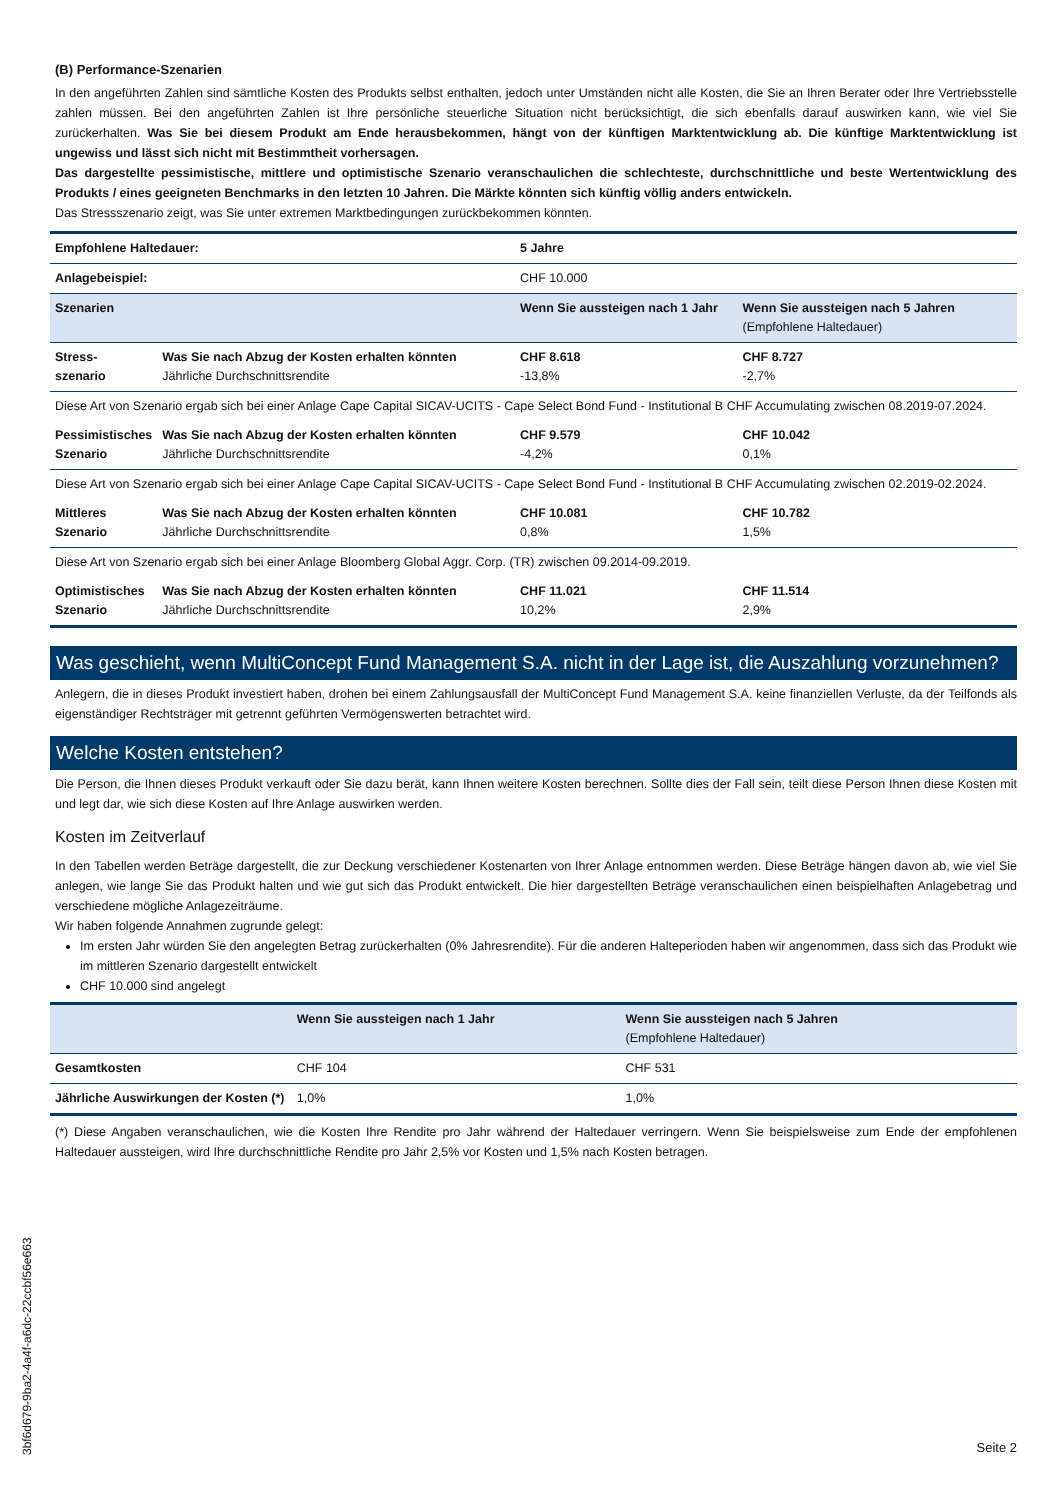(B) Performance-Szenarien
In den angeführten Zahlen sind sämtliche Kosten des Produkts selbst enthalten, jedoch unter Umständen nicht alle Kosten, die Sie an Ihren Berater oder Ihre Vertriebsstelle zahlen müssen. Bei den angeführten Zahlen ist Ihre persönliche steuerliche Situation nicht berücksichtigt, die sich ebenfalls darauf auswirken kann, wie viel Sie zurückerhalten. Was Sie bei diesem Produkt am Ende herausbekommen, hängt von der künftigen Marktentwicklung ab. Die künftige Marktentwicklung ist ungewiss und lässt sich nicht mit Bestimmtheit vorhersagen.
Das dargestellte pessimistische, mittlere und optimistische Szenario veranschaulichen die schlechteste, durchschnittliche und beste Wertentwicklung des Produkts / eines geeigneten Benchmarks in den letzten 10 Jahren. Die Märkte könnten sich künftig völlig anders entwickeln.
Das Stressszenario zeigt, was Sie unter extremen Marktbedingungen zurückbekommen könnten.
| Empfohlene Haltedauer: | | 5 Jahre | |
| Anlagebeispiel: | | CHF 10.000 | |
| Szenarien | | Wenn Sie aussteigen nach 1 Jahr | Wenn Sie aussteigen nach 5 Jahren (Empfohlene Haltedauer) |
| Stress- szenario | Was Sie nach Abzug der Kosten erhalten könnten Jährliche Durchschnittsrendite | CHF 8.618 -13,8% | CHF 8.727 -2,7% |
| Diese Art von Szenario ergab sich bei einer Anlage Cape Capital SICAV-UCITS - Cape Select Bond Fund - Institutional B CHF Accumulating zwischen 08.2019-07.2024. | | | |
| Pessimistisches Szenario | Was Sie nach Abzug der Kosten erhalten könnten Jährliche Durchschnittsrendite | CHF 9.579 -4,2% | CHF 10.042 0,1% |
| Diese Art von Szenario ergab sich bei einer Anlage Cape Capital SICAV-UCITS - Cape Select Bond Fund - Institutional B CHF Accumulating zwischen 02.2019-02.2024. | | | |
| Mittleres Szenario | Was Sie nach Abzug der Kosten erhalten könnten Jährliche Durchschnittsrendite | CHF 10.081 0,8% | CHF 10.782 1,5% |
| Diese Art von Szenario ergab sich bei einer Anlage Bloomberg Global Aggr. Corp. (TR) zwischen 09.2014-09.2019. | | | |
| Optimistisches Szenario | Was Sie nach Abzug der Kosten erhalten könnten Jährliche Durchschnittsrendite | CHF 11.021 10,2% | CHF 11.514 2,9% |
Was geschieht, wenn MultiConcept Fund Management S.A. nicht in der Lage ist, die Auszahlung vorzunehmen?
Anlegern, die in dieses Produkt investiert haben, drohen bei einem Zahlungsausfall der MultiConcept Fund Management S.A. keine finanziellen Verluste, da der Teilfonds als eigenständiger Rechtsträger mit getrennt geführten Vermögenswerten betrachtet wird.
Welche Kosten entstehen?
Die Person, die Ihnen dieses Produkt verkauft oder Sie dazu berät, kann Ihnen weitere Kosten berechnen. Sollte dies der Fall sein, teilt diese Person Ihnen diese Kosten mit und legt dar, wie sich diese Kosten auf Ihre Anlage auswirken werden.
Kosten im Zeitverlauf
In den Tabellen werden Beträge dargestellt, die zur Deckung verschiedener Kostenarten von Ihrer Anlage entnommen werden. Diese Beträge hängen davon ab, wie viel Sie anlegen, wie lange Sie das Produkt halten und wie gut sich das Produkt entwickelt. Die hier dargestellten Beträge veranschaulichen einen beispielhaften Anlagebetrag und verschiedene mögliche Anlagezeiträume.
Wir haben folgende Annahmen zugrunde gelegt:
Im ersten Jahr würden Sie den angelegten Betrag zurückerhalten (0% Jahresrendite). Für die anderen Halteperioden haben wir angenommen, dass sich das Produkt wie im mittleren Szenario dargestellt entwickelt
CHF 10.000 sind angelegt
| | Wenn Sie aussteigen nach 1 Jahr | Wenn Sie aussteigen nach 5 Jahren (Empfohlene Haltedauer) |
| --- | --- | --- |
| Gesamtkosten | CHF 104 | CHF 531 |
| Jährliche Auswirkungen der Kosten (*) | 1,0% | 1,0% |
(*) Diese Angaben veranschaulichen, wie die Kosten Ihre Rendite pro Jahr während der Haltedauer verringern. Wenn Sie beispielsweise zum Ende der empfohlenen Haltedauer aussteigen, wird Ihre durchschnittliche Rendite pro Jahr 2,5% vor Kosten und 1,5% nach Kosten betragen.
3bf6d679-9ba2-4a4f-a6dc-22ccbf56e663
Seite 2